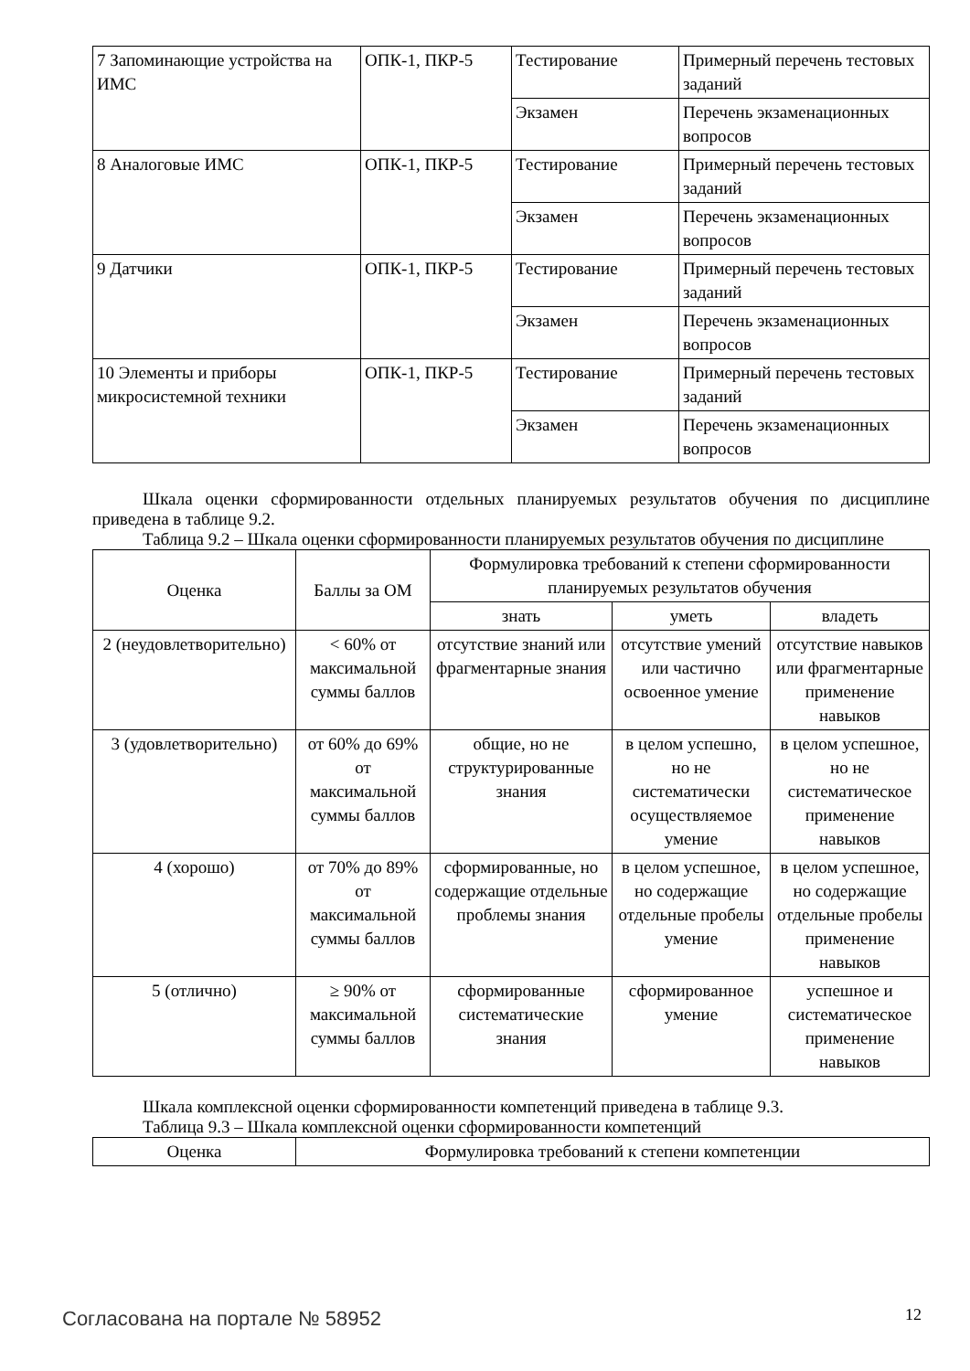| 7 Запоминающие устройства на ИМС | ОПК-1, ПКР-5 | Тестирование | Примерный перечень тестовых заданий |
| | | Экзамен | Перечень экзаменационных вопросов |
| 8 Аналоговые ИМС | ОПК-1, ПКР-5 | Тестирование | Примерный перечень тестовых заданий |
| | | Экзамен | Перечень экзаменационных вопросов |
| 9 Датчики | ОПК-1, ПКР-5 | Тестирование | Примерный перечень тестовых заданий |
| | | Экзамен | Перечень экзаменационных вопросов |
| 10 Элементы и приборы микросистемной техники | ОПК-1, ПКР-5 | Тестирование | Примерный перечень тестовых заданий |
| | | Экзамен | Перечень экзаменационных вопросов |
Шкала оценки сформированности отдельных планируемых результатов обучения по дисциплине приведена в таблице 9.2.
Таблица 9.2 – Шкала оценки сформированности планируемых результатов обучения по дисциплине
| Оценка | Баллы за ОМ | Формулировка требований к степени сформированности планируемых результатов обучения | | |
| --- | --- | --- | --- | --- |
| | | знать | уметь | владеть |
| 2 (неудовлетворительно) | < 60% от максимальной суммы баллов | отсутствие знаний или фрагментарные знания | отсутствие умений или частично освоенное умение | отсутствие навыков или фрагментарные применение навыков |
| 3 (удовлетворительно) | от 60% до 69% от максимальной суммы баллов | общие, но не структурированные знания | в целом успешно, но не систематически осуществляемое умение | в целом успешное, но не систематическое применение навыков |
| 4 (хорошо) | от 70% до 89% от максимальной суммы баллов | сформированные, но содержащие отдельные проблемы знания | в целом успешное, но содержащие отдельные пробелы умение | в целом успешное, но содержащие отдельные пробелы применение навыков |
| 5 (отлично) | ≥ 90% от максимальной суммы баллов | сформированные систематические знания | сформированное умение | успешное и систематическое применение навыков |
Шкала комплексной оценки сформированности компетенций приведена в таблице 9.3.
Таблица 9.3 – Шкала комплексной оценки сформированности компетенций
| Оценка | Формулировка требований к степени компетенции |
| --- | --- |
Согласована на портале № 58952 12